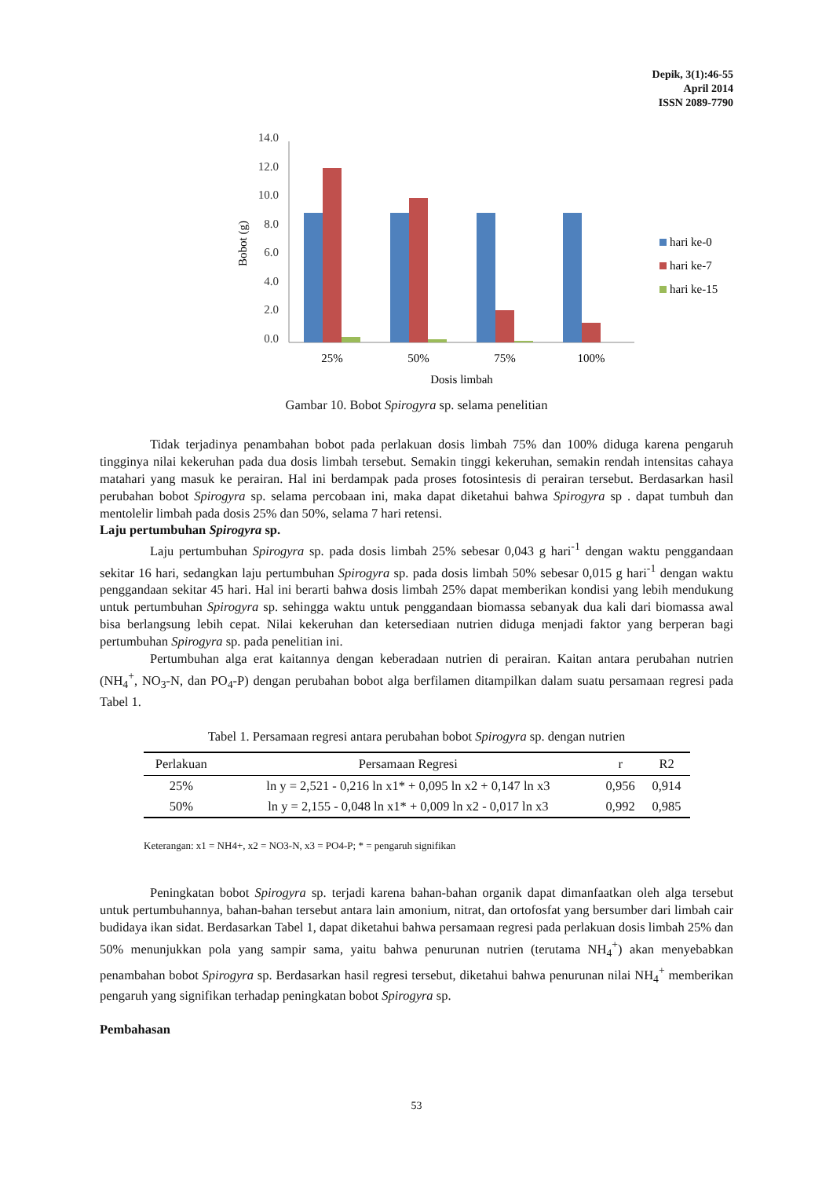Depik, 3(1):46-55
April 2014
ISSN 2089-7790
14.0
12.0
10.0
8.0
6.0
4.0
2.0
0.0
Bobot (g)
25%
50%
75%
100%
Dosis limbah
hari ke-0
hari ke-7
hari ke-15
Gambar 10. Bobot Spirogyra sp. selama penelitian
Tidak terjadinya penambahan bobot pada perlakuan dosis limbah 75% dan 100% diduga karena pengaruh tingginya nilai kekeruhan pada dua dosis limbah tersebut. Semakin tinggi kekeruhan, semakin rendah intensitas cahaya matahari yang masuk ke perairan. Hal ini berdampak pada proses fotosintesis di perairan tersebut. Berdasarkan hasil perubahan bobot Spirogyra sp. selama percobaan ini, maka dapat diketahui bahwa Spirogyra sp . dapat tumbuh dan mentolelir limbah pada dosis 25% dan 50%, selama 7 hari retensi.
Laju pertumbuhan Spirogyra sp.
Laju pertumbuhan Spirogyra sp. pada dosis limbah 25% sebesar 0,043 g hari<sup>-1</sup> dengan waktu penggandaan sekitar 16 hari, sedangkan laju pertumbuhan Spirogyra sp. pada dosis limbah 50% sebesar 0,015 g hari<sup>-1</sup> dengan waktu penggandaan sekitar 45 hari. Hal ini berarti bahwa dosis limbah 25% dapat memberikan kondisi yang lebih mendukung untuk pertumbuhan Spirogyra sp. sehingga waktu untuk penggandaan biomassa sebanyak dua kali dari biomassa awal bisa berlangsung lebih cepat. Nilai kekeruhan dan ketersediaan nutrien diduga menjadi faktor yang berperan bagi pertumbuhan Spirogyra sp. pada penelitian ini.
Pertumbuhan alga erat kaitannya dengan keberadaan nutrien di perairan. Kaitan antara perubahan nutrien (NH<sub>4</sub><sup>+</sup>, NO<sub>3</sub>-N, dan PO<sub>4</sub>-P) dengan perubahan bobot alga berfilamen ditampilkan dalam suatu persamaan regresi pada Tabel 1.
Tabel 1. Persamaan regresi antara perubahan bobot Spirogyra sp. dengan nutrien
| Perlakuan | Persamaan Regresi | r | R2 |
| --- | --- | --- | --- |
| 25% | ln y = 2,521 - 0,216 ln x1* + 0,095 ln x2 + 0,147 ln x3 | 0,956 | 0,914 |
| 50% | ln y = 2,155 - 0,048 ln x1* + 0,009 ln x2 - 0,017 ln x3 | 0,992 | 0,985 |
Keterangan: x1 = NH4+, x2 = NO3-N, x3 = PO4-P; * = pengaruh signifikan
Peningkatan bobot Spirogyra sp. terjadi karena bahan-bahan organik dapat dimanfaatkan oleh alga tersebut untuk pertumbuhannya, bahan-bahan tersebut antara lain amonium, nitrat, dan ortofosfat yang bersumber dari limbah cair budidaya ikan sidat. Berdasarkan Tabel 1, dapat diketahui bahwa persamaan regresi pada perlakuan dosis limbah 25% dan 50% menunjukkan pola yang sampir sama, yaitu bahwa penurunan nutrien (terutama NH<sub>4</sub><sup>+</sup>) akan menyebabkan penambahan bobot Spirogyra sp. Berdasarkan hasil regresi tersebut, diketahui bahwa penurunan nilai NH<sub>4</sub><sup>+</sup> memberikan pengaruh yang signifikan terhadap peningkatan bobot Spirogyra sp.
Pembahasan
53